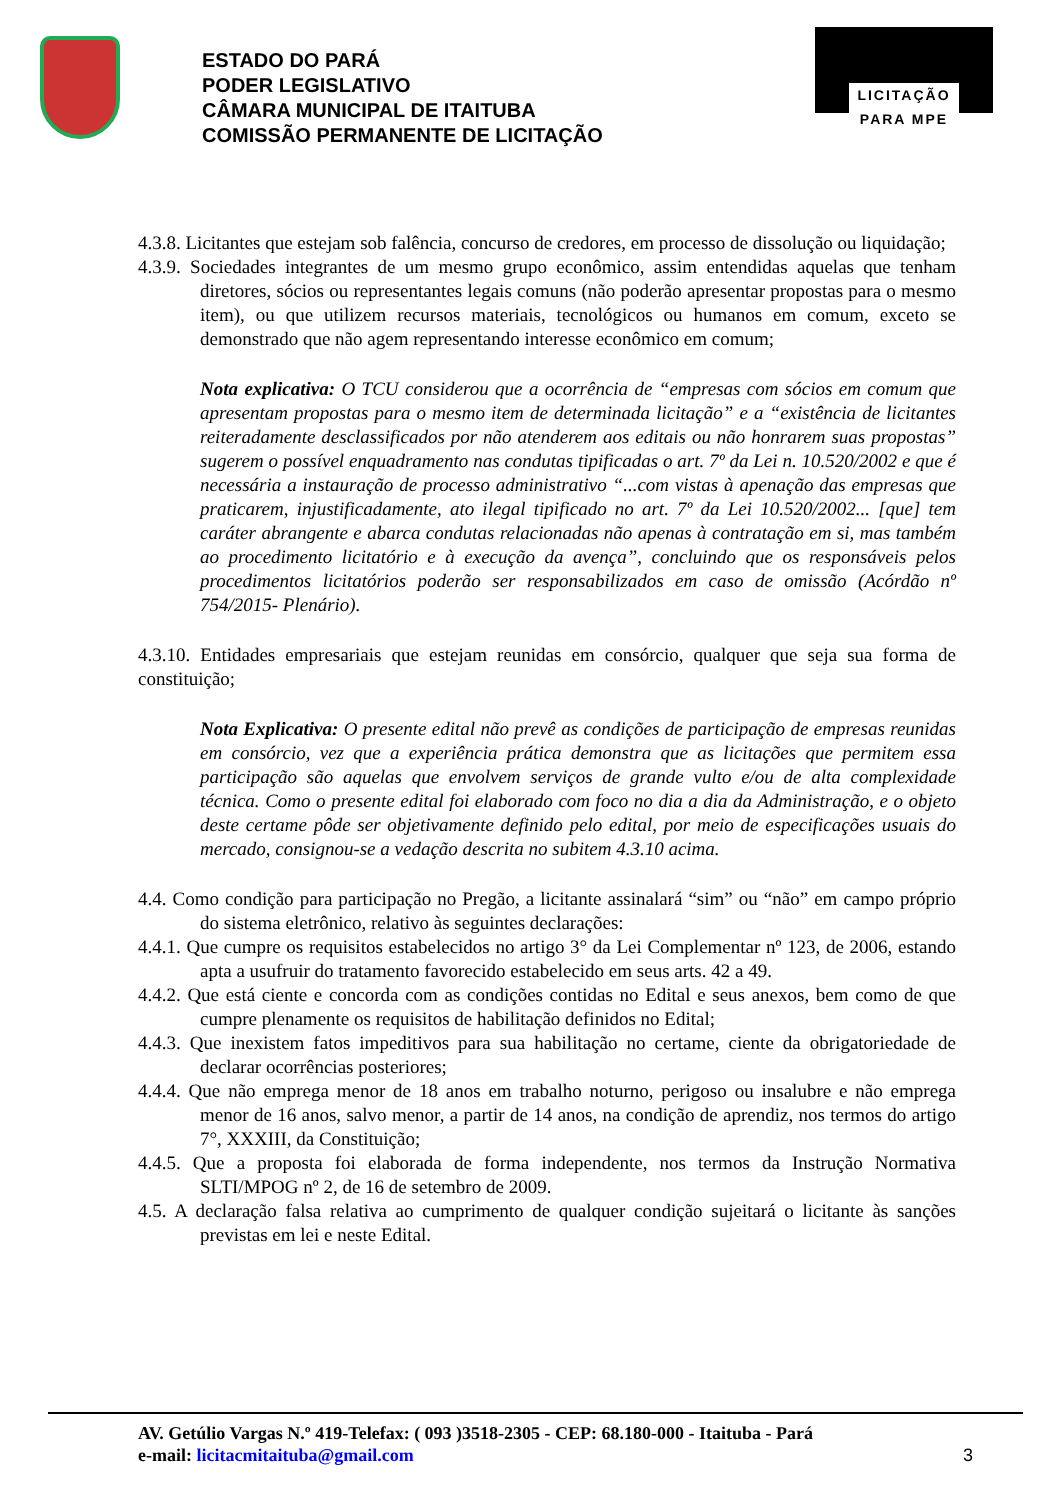ESTADO DO PARÁ
PODER LEGISLATIVO
CÂMARA MUNICIPAL DE ITAITUBA
COMISSÃO PERMANENTE DE LICITAÇÃO
LICITAÇÃO
PARA MPE
4.3.8. Licitantes que estejam sob falência, concurso de credores, em processo de dissolução ou liquidação;
4.3.9. Sociedades integrantes de um mesmo grupo econômico, assim entendidas aquelas que tenham diretores, sócios ou representantes legais comuns (não poderão apresentar propostas para o mesmo item), ou que utilizem recursos materiais, tecnológicos ou humanos em comum, exceto se demonstrado que não agem representando interesse econômico em comum;
Nota explicativa: O TCU considerou que a ocorrência de “empresas com sócios em comum que apresentam propostas para o mesmo item de determinada licitação” e a “existência de licitantes reiteradamente desclassificados por não atenderem aos editais ou não honrarem suas propostas” sugerem o possível enquadramento nas condutas tipificadas o art. 7º da Lei n. 10.520/2002 e que é necessária a instauração de processo administrativo “...com vistas à apenação das empresas que praticarem, injustificadamente, ato ilegal tipificado no art. 7º da Lei 10.520/2002... [que] tem caráter abrangente e abarca condutas relacionadas não apenas à contratação em si, mas também ao procedimento licitatório e à execução da avença”, concluindo que os responsáveis pelos procedimentos licitatórios poderão ser responsabilizados em caso de omissão (Acórdão nº 754/2015- Plenário).
4.3.10. Entidades empresariais que estejam reunidas em consórcio, qualquer que seja sua forma de constituição;
Nota Explicativa: O presente edital não prevê as condições de participação de empresas reunidas em consórcio, vez que a experiência prática demonstra que as licitações que permitem essa participação são aquelas que envolvem serviços de grande vulto e/ou de alta complexidade técnica. Como o presente edital foi elaborado com foco no dia a dia da Administração, e o objeto deste certame pôde ser objetivamente definido pelo edital, por meio de especificações usuais do mercado, consignou-se a vedação descrita no subitem 4.3.10 acima.
4.4. Como condição para participação no Pregão, a licitante assinalará “sim” ou “não” em campo próprio do sistema eletrônico, relativo às seguintes declarações:
4.4.1. Que cumpre os requisitos estabelecidos no artigo 3° da Lei Complementar nº 123, de 2006, estando apta a usufruir do tratamento favorecido estabelecido em seus arts. 42 a 49.
4.4.2. Que está ciente e concorda com as condições contidas no Edital e seus anexos, bem como de que cumpre plenamente os requisitos de habilitação definidos no Edital;
4.4.3. Que inexistem fatos impeditivos para sua habilitação no certame, ciente da obrigatoriedade de declarar ocorrências posteriores;
4.4.4. Que não emprega menor de 18 anos em trabalho noturno, perigoso ou insalubre e não emprega menor de 16 anos, salvo menor, a partir de 14 anos, na condição de aprendiz, nos termos do artigo 7°, XXXIII, da Constituição;
4.4.5. Que a proposta foi elaborada de forma independente, nos termos da Instrução Normativa SLTI/MPOG nº 2, de 16 de setembro de 2009.
4.5. A declaração falsa relativa ao cumprimento de qualquer condição sujeitará o licitante às sanções previstas em lei e neste Edital.
AV. Getúlio Vargas N.º 419-Telefax: ( 093 )3518-2305 - CEP: 68.180-000 - Itaituba - Pará
e-mail: licitacmitaituba@gmail.com 3